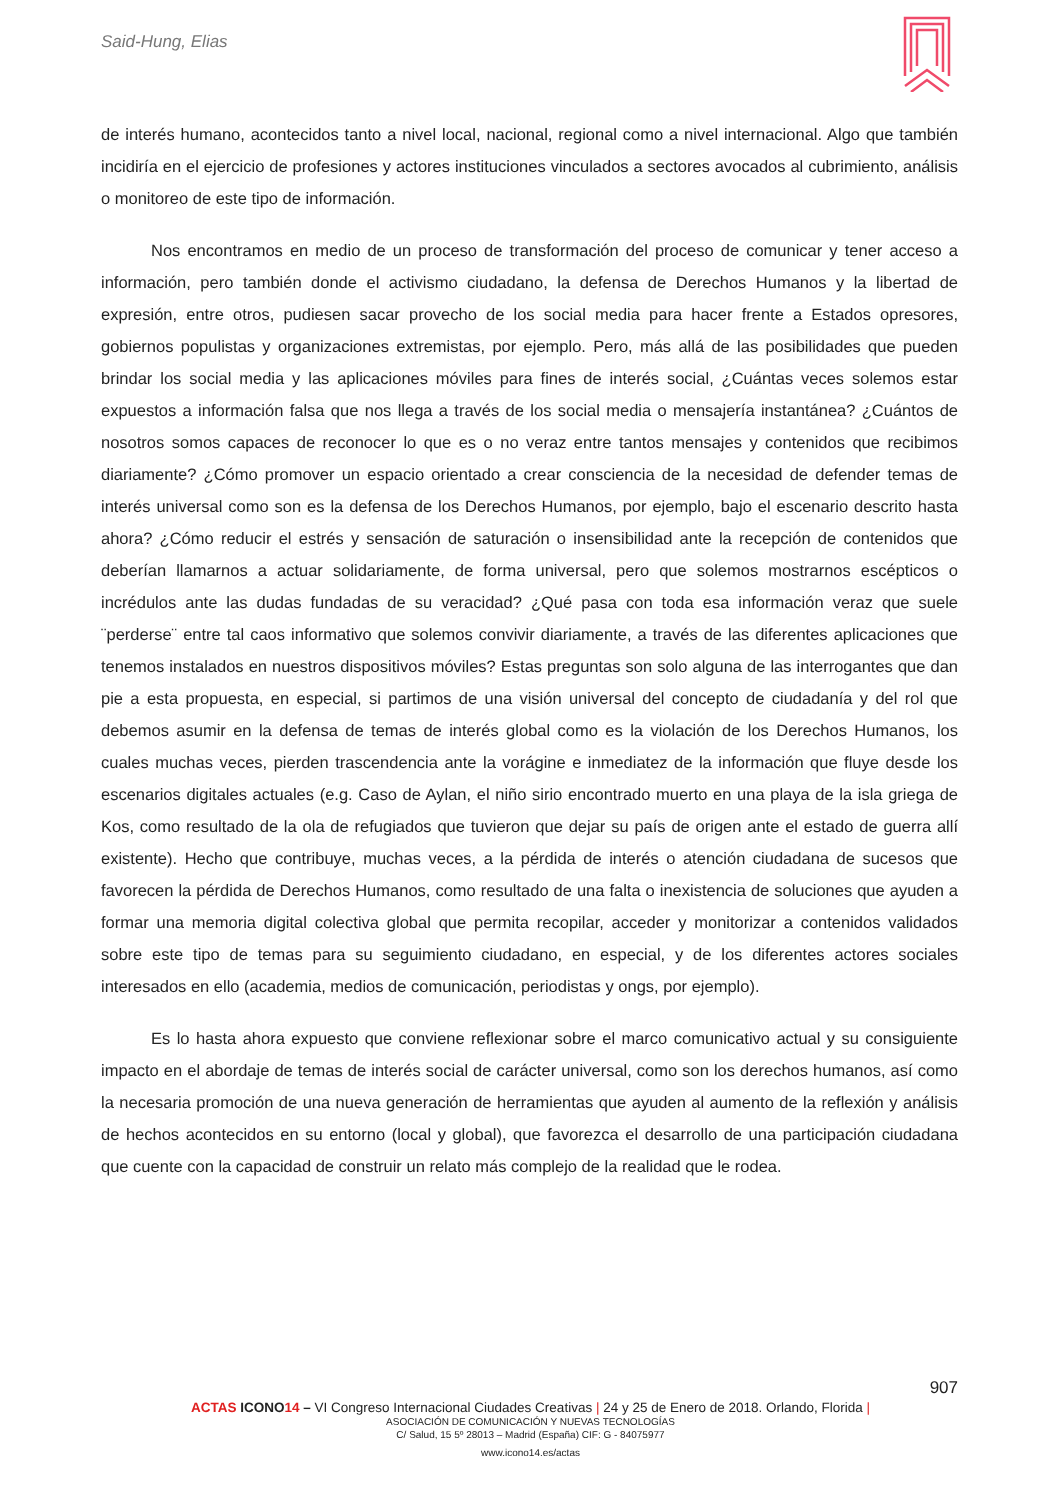Said-Hung, Elias
de interés humano, acontecidos tanto a nivel local, nacional, regional como a nivel internacional. Algo que también incidiría en el ejercicio de profesiones y actores instituciones vinculados a sectores avocados al cubrimiento, análisis o monitoreo de este tipo de información.
Nos encontramos en medio de un proceso de transformación del proceso de comunicar y tener acceso a información, pero también donde el activismo ciudadano, la defensa de Derechos Humanos y la libertad de expresión, entre otros, pudiesen sacar provecho de los social media para hacer frente a Estados opresores, gobiernos populistas y organizaciones extremistas, por ejemplo. Pero, más allá de las posibilidades que pueden brindar los social media y las aplicaciones móviles para fines de interés social, ¿Cuántas veces solemos estar expuestos a información falsa que nos llega a través de los social media o mensajería instantánea? ¿Cuántos de nosotros somos capaces de reconocer lo que es o no veraz entre tantos mensajes y contenidos que recibimos diariamente? ¿Cómo promover un espacio orientado a crear consciencia de la necesidad de defender temas de interés universal como son es la defensa de los Derechos Humanos, por ejemplo, bajo el escenario descrito hasta ahora? ¿Cómo reducir el estrés y sensación de saturación o insensibilidad ante la recepción de contenidos que deberían llamarnos a actuar solidariamente, de forma universal, pero que solemos mostrarnos escépticos o incrédulos ante las dudas fundadas de su veracidad? ¿Qué pasa con toda esa información veraz que suele ¨perderse¨ entre tal caos informativo que solemos convivir diariamente, a través de las diferentes aplicaciones que tenemos instalados en nuestros dispositivos móviles? Estas preguntas son solo alguna de las interrogantes que dan pie a esta propuesta, en especial, si partimos de una visión universal del concepto de ciudadanía y del rol que debemos asumir en la defensa de temas de interés global como es la violación de los Derechos Humanos, los cuales muchas veces, pierden trascendencia ante la vorágine e inmediatez de la información que fluye desde los escenarios digitales actuales (e.g. Caso de Aylan, el niño sirio encontrado muerto en una playa de la isla griega de Kos, como resultado de la ola de refugiados que tuvieron que dejar su país de origen ante el estado de guerra allí existente). Hecho que contribuye, muchas veces, a la pérdida de interés o atención ciudadana de sucesos que favorecen la pérdida de Derechos Humanos, como resultado de una falta o inexistencia de soluciones que ayuden a formar una memoria digital colectiva global que permita recopilar, acceder y monitorizar a contenidos validados sobre este tipo de temas para su seguimiento ciudadano, en especial, y de los diferentes actores sociales interesados en ello (academia, medios de comunicación, periodistas y ongs, por ejemplo).
Es lo hasta ahora expuesto que conviene reflexionar sobre el marco comunicativo actual y su consiguiente impacto en el abordaje de temas de interés social de carácter universal, como son los derechos humanos, así como la necesaria promoción de una nueva generación de herramientas que ayuden al aumento de la reflexión y análisis de hechos acontecidos en su entorno (local y global), que favorezca el desarrollo de una participación ciudadana que cuente con la capacidad de construir un relato más complejo de la realidad que le rodea.
907
ACTAS ICONO 14 – VI Congreso Internacional Ciudades Creativas | 24 y 25 de Enero de 2018. Orlando, Florida |
ASOCIACIÓN DE COMUNICACIÓN Y NUEVAS TECNOLOGÍAS
C/ Salud, 15 5º 28013 – Madrid (España) CIF: G - 84075977
www.icono14.es/actas